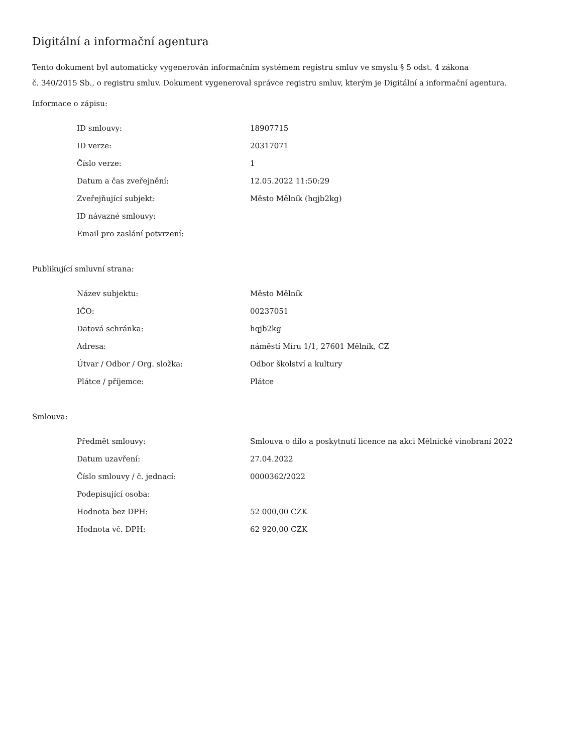Digitální a informační agentura
Tento dokument byl automaticky vygenerován informačním systémem registru smluv ve smyslu § 5 odst. 4 zákona
č. 340/2015 Sb., o registru smluv. Dokument vygeneroval správce registru smluv, kterým je Digitální a informační agentura.
Informace o zápisu:
| ID smlouvy: | 18907715 |
| ID verze: | 20317071 |
| Číslo verze: | 1 |
| Datum a čas zveřejnění: | 12.05.2022 11:50:29 |
| Zveřejňující subjekt: | Město Mělník (hqjb2kg) |
| ID návazné smlouvy: | |
| Email pro zaslání potvrzení: | |
Publikující smluvní strana:
| Název subjektu: | Město Mělník |
| IČO: | 00237051 |
| Datová schránka: | hqjb2kg |
| Adresa: | náměstí Míru 1/1, 27601 Mělník, CZ |
| Útvar / Odbor / Org. složka: | Odbor školství a kultury |
| Plátce / příjemce: | Plátce |
Smlouva:
| Předmět smlouvy: | Smlouva o dílo a poskytnutí licence na akci Mělnické vinobraní 2022 |
| Datum uzavření: | 27.04.2022 |
| Číslo smlouvy / č. jednací: | 0000362/2022 |
| Podepisující osoba: | |
| Hodnota bez DPH: | 52 000,00 CZK |
| Hodnota vč. DPH: | 62 920,00 CZK |